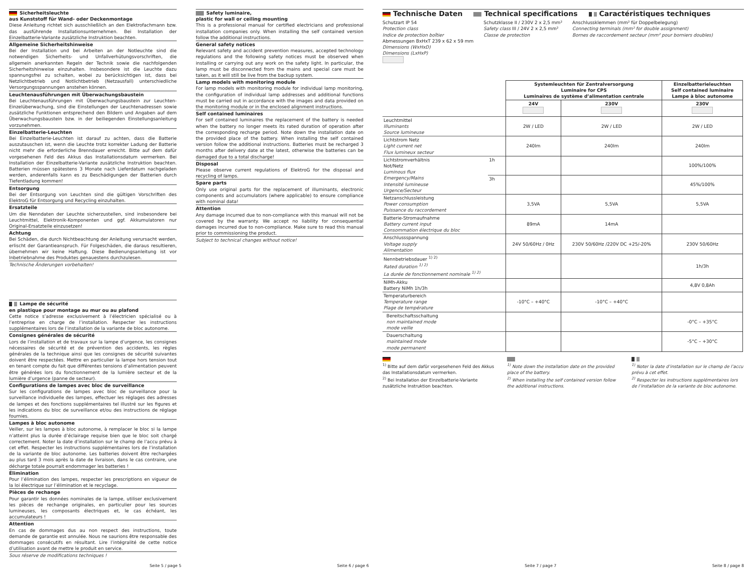Sicherheitsleuchte
aus Kunststoff für Wand- oder Deckenmontage
Diese Anleitung richtet sich ausschließlich an den Elektrofachmann bzw. das ausführende Installationsunternehmen. Bei Installation der Einzelbatterie-Variante zusätzliche Instruktion beachten.
Allgemeine Sicherheitshinweise
Bei der Installation und bei Arbeiten an der Notleuchte sind die notwendigen Sicherheits- und Unfallverhütungsvorschriften, die allgemein anerkannten Regeln der Technik sowie die nachfolgenden Sicherheitshinweise einzuhalten. Insbesondere ist die Leuchte dazu spannungsfrei zu schalten, wobei zu berücksichtigen ist, dass bei Netzlichtbetrieb und Notlichtbetrieb (Netzausfall) unterschiedliche Versorgungsspannungen anstehen können.
Leuchtenausführungen mit Überwachungsbaustein
Bei Leuchtenausführungen mit Überwachungsbaustein zur Leuchten-Einzelüberwachung, sind die Einstellungen der Leuchtenadressen sowie zusätzliche Funktionen entsprechend den Bildern und Angaben auf dem Überwachungsbaustein bzw. in der beiliegenden Einstellungsanleitung vorzunehmen.
Einzelbatterie-Leuchten
Bei Einzelbatterie-Leuchten ist darauf zu achten, dass die Batterie auszutauschen ist, wenn die Leuchte trotz korrekter Ladung der Batterie nicht mehr die erforderliche Brenndauer erreicht. Bitte auf dem dafür vorgesehenen Feld des Akkus das Installationsdatum vermerken. Bei Installation der Einzelbatterie-Variante zusätzliche Instruktion beachten. Batterien müssen spätestens 3 Monate nach Lieferdatum nachgeladen werden, anderenfalls kann es zu Beschädigungen der Batterien durch Tiefentladung kommen!
Entsorgung
Bei der Entsorgung von Leuchten sind die gültigen Vorschriften des ElektroG für Entsorgung und Recycling einzuhalten.
Ersatzteile
Um die Nenndaten der Leuchte sicherzustellen, sind insbesondere bei Leuchtmittel, Elektronik-Komponenten und ggf. Akkumulatoren nur Original-Ersatzteile einzusetzen!
Achtung
Bei Schäden, die durch Nichtbeachtung der Anleitung verursacht werden, erlischt der Garantieanspruch. Für Folgeschäden, die daraus resultieren, übernehmen wir keine Haftung. Diese Bedienungsanleitung ist vor Inbetriebnahme des Produktes genauestens durchzulesen.
Technische Änderungen vorbehalten!
Lampe de sécurité
en plastique pour montage au mur ou au plafond
Cette notice s’adresse exclusivement à l’électricien spécialisé ou à l’entreprise en charge de l’installation. Respecter les instructions supplémentaires lors de l’installation de la variante de bloc autonome.
Consignes générales de sécurité
Lors de l’installation et de travaux sur la lampe d’urgence, les consignes nécessaires de sécurité et de prévention des accidents, les règles générales de la technique ainsi que les consignes de sécurité suivantes doivent être respectées. Mettre en particulier la lampe hors tension tout en tenant compte du fait que différentes tensions d’alimentation peuvent être générées lors du fonctionnement de la lumière secteur et de la lumière d’urgence (panne de secteur).
Configurations de lampes avec bloc de surveillance
Sur les configurations de lampes avec bloc de surveillance pour la surveillance individuelle des lampes, effectuer les réglages des adresses de lampes et des fonctions supplémentaires tel illustré sur les figures et les indications du bloc de surveillance et/ou des instructions de réglage fournies.
Lampes à bloc autonome
Veiller, sur les lampes à bloc autonome, à remplacer le bloc si la lampe n’atteint plus la durée d’éclairage requise bien que le bloc soit chargé correctement. Noter la date d’installation sur le champ de l’accu prévu à cet effet. Respecter les instructions supplémentaires lors de l’installation de la variante de bloc autonome. Les batteries doivent être rechargées au plus tard 3 mois après la date de livraison, dans le cas contraire, une décharge totale pourrait endommager les batteries !
Élimination
Pour l’élimination des lampes, respecter les prescriptions en vigueur de la loi électrique sur l’élimination et le recyclage.
Pièces de rechange
Pour garantir les données nominales de la lampe, utiliser exclusivement les pièces de rechange originales, en particulier pour les sources lumineuses, les composants électriques et, le cas échéant, les accumulateurs !
Attention
En cas de dommages dus au non respect des instructions, toute demande de garantie est annulée. Nous ne saurions être responsable des dommages consécutifs en résultant. Lire l’intégralité de cette notice d’utilisation avant de mettre le produit en service.
Sous réserve de modifications techniques !
Safety luminaire,
plastic for wall or ceiling mounting
This is a professional manual for certified electricians and professional installation companies only. When installing the self contained version follow the additional instructions.
General safety notices
Relevant safety and accident prevention measures, accepted technology regulations and the following safety notices must be observed when installing or carrying out any work on the safety light. In particular, the lamp must be disconnected from the mains and special care must be taken, as it will still be live from the backup system.
Lamp models with monitoring module
For lamp models with monitoring module for individual lamp monitoring, the configuration of individual lamp addresses and additional functions must be carried out in accordance with the images and data provided on the monitoring module or in the enclosed alignment instructions.
Self contained luminaires
For self contained luminaires the replacement of the battery is needed when the battery no longer meets its rated duration of operation after the corresponding recharge period. Note down the installation date on the provided place of the battery. When installing the self contained version follow the additional instructions. Batteries must be recharged 3 months after delivery date at the latest, otherwise the batteries can be damaged due to a total discharge!
Disposal
Please observe current regulations of ElektroG for the disposal and recycling of lamps.
Spare parts
Only use original parts for the replacement of illuminants, electronic components and accumulators (where applicable) to ensure compliance with nominal data!
Attention
Any damage incurred due to non-compliance with this manual will not be covered by the warranty. We accept no liability for consequential damages incurred due to non-compliance. Make sure to read this manual prior to commissioning the product.
Subject to technical changes without notice!
Technische Daten Technical specifications Caractéristiques techniques
Schutzart IP 54
Protection class
Indice de protection boîtier
Abmessungen BxHxT 239 x 62 x 59 mm
Dimensions (WxHxD)
Dimensions (LxHxP)
Schutzklasse II / 230V 2 x 2,5 mm²
Safety class III / 24V 2 x 2,5 mm²
Classe de protection
Anschlussklemmen (mm² für Doppelbelegung)
Connecting terminals (mm² for double assignment)
Bornes de raccordement secteur (mm² pour borniers doubles)
| | | Systemleuchten für Zentralversorgung Luminaire for CPS Luminaires de système d’alimentation centrale | | Einzelbatterieleuchten Self contained luminaire Lampe à bloc autonome |
| | | 24V | 230V | 230V |
| Leuchtmittel Illuminants Source lumineuse | | 2W / LED | 2W / LED | 2W / LED |
| Lichtstrom Netz Light current net Flux lumineux secteur | | 240lm | 240lm | 240lm |
| Lichtstromverhältnis Not/Netz Luminous flux Emergency/Mains Intensité lumineuse Urgence/Secteur | 1h | | | 100%/100% |
| | 3h | | | 45%/100% |
| Netzanschlussleistung Power consumption Puissance du raccordement | | 3,5VA | 5,5VA | 5,5VA |
| Batterie-Stromaufnahme Battery current input Consommation électrique du bloc | | 89mA | 14mA | |
| Anschlussspannung Voltage supply Alimentation | | 24V 50/60Hz / 0Hz | 230V 50/60Hz /220V DC +25/-20% | 230V 50/60Hz |
| Nennbetriebsdauer <sup>1) 2)</sup> Rated duration <sup>1) 2)</sup> La durée de fonctionnement nominale <sup>1) 2)</sup> | | | | 1h/3h |
| NiMh-Akku Battery NiMh 1h/3h | | | | 4,8V 0,8Ah |
| Temperaturbereich Temperature range Plage de température | | -10°C – +40°C | -10°C – +40°C | |
| Bereitschaftsschaltung non maintained mode mode veille | | | | -0°C – +35°C |
| Dauerschaltung maintained mode mode permanent | | | | -5°C – +30°C |
<sup>1)</sup> Bitte auf dem dafür vorgesehenen Feld des Akkus das Installationsdatum vermerken.
<sup>2)</sup> Bei Installation der Einzelbatterie-Variante zusätzliche Instruktion beachten.
<sup>1)</sup> Note down the installation date on the provided place of the battery.
<sup>2)</sup> When installing the self contained version follow the additional instructions.
<sup>1)</sup> Noter la date d’installation sur le champ de l’accu prévu à cet effet.
<sup>2)</sup> Respecter les instructions supplémentaires lors de l’installation de la variante de bloc autonome.
Seite 5 / page 5 Seite 6 / page 6 Seite 7 / page 7 Seite 8 / page 8